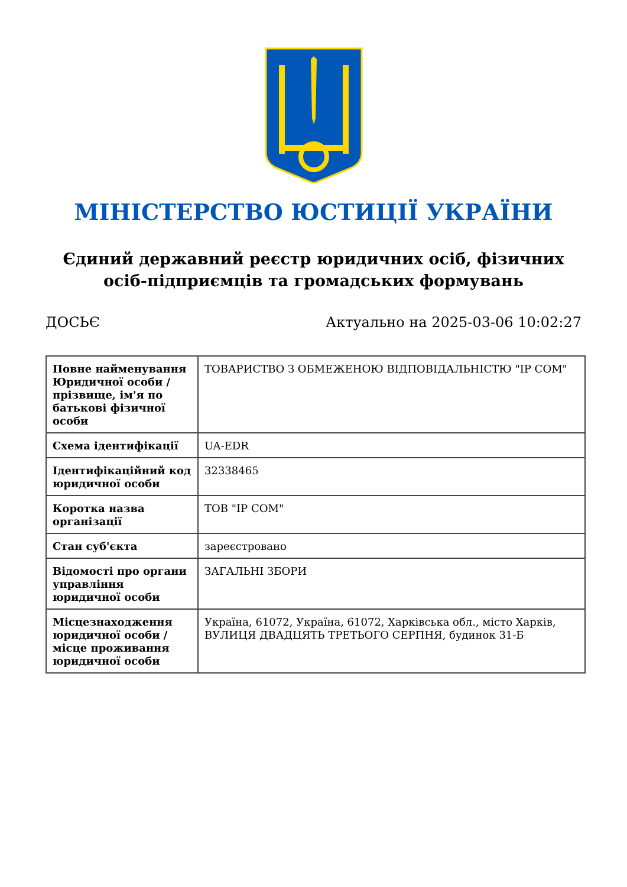МІНІСТЕРСТВО ЮСТИЦІЇ УКРАЇНИ
Єдиний державний реєстр юридичних осіб, фізичних осіб-підприємців та громадських формувань
ДОСЬЄ Актуально на 2025-03-06 10:02:27
| Повне найменування Юридичної особи / прізвище, ім'я по батькові фізичної особи | ТОВАРИСТВО З ОБМЕЖЕНОЮ ВІДПОВІДАЛЬНІСТЮ "ІР СОМ" |
| Схема ідентифікації | UA-EDR |
| Ідентифікаційний код юридичної особи | 32338465 |
| Коротка назва організації | ТОВ "ІР СОМ" |
| Стан суб'єкта | зареєстровано |
| Відомості про органи управління юридичної особи | ЗАГАЛЬНІ ЗБОРИ |
| Місцезнаходження юридичної особи / місце проживання юридичної особи | Україна, 61072, Україна, 61072, Харківська обл., місто Харків, ВУЛИЦЯ ДВАДЦЯТЬ ТРЕТЬОГО СЕРПНЯ, будинок 31-Б |